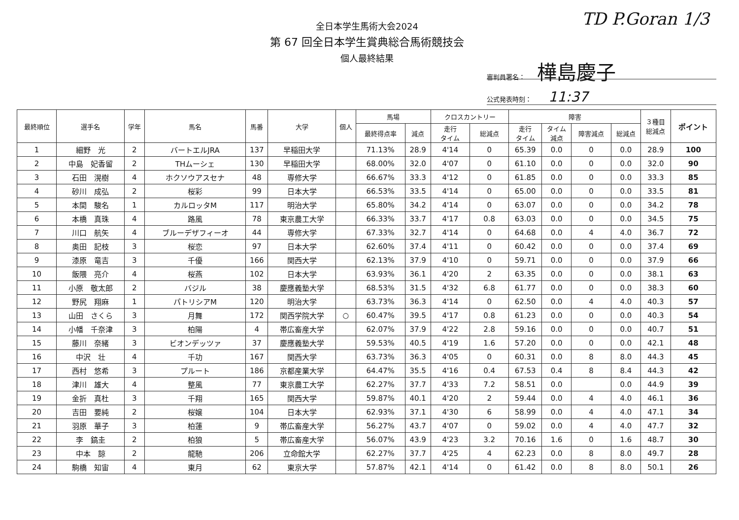全日本学生馬術大会2024
第 67 回全日本学生賞典総合馬術競技会
個人最終結果
TD P.Goran 1/3
審判員署名： 樺島慶子
公式発表時刻： 11:37
| 最終順位 | 選手名 | 学年 | 馬名 | 馬番 | 大学 | 個人 | 馬場 | | クロスカントリー | | 障害 | | | | ３種目 総減点 | ポイント |
| --- | --- | --- | --- | --- | --- | --- | --- | --- | --- | --- | --- | --- | --- | --- | --- | --- |
| | | | | | | | 最終得点率 | 減点 | 走行 タイム | 総減点 | 走行 タイム | タイム 減点 | 障害減点 | 総減点 | | |
| 1 | 細野 光 | 2 | バートエルJRA | 137 | 早稲田大学 | | 71.13% | 28.9 | 4'14 | 0 | 65.39 | 0.0 | 0 | 0.0 | 28.9 | 100 |
| 2 | 中島 妃香留 | 2 | THムーシェ | 130 | 早稲田大学 | | 68.00% | 32.0 | 4'07 | 0 | 61.10 | 0.0 | 0 | 0.0 | 32.0 | 90 |
| 3 | 石田 滉樹 | 4 | ホクソウアスセナ | 48 | 専修大学 | | 66.67% | 33.3 | 4'12 | 0 | 61.85 | 0.0 | 0 | 0.0 | 33.3 | 85 |
| 4 | 砂川 成弘 | 2 | 桜彩 | 99 | 日本大学 | | 66.53% | 33.5 | 4'14 | 0 | 65.00 | 0.0 | 0 | 0.0 | 33.5 | 81 |
| 5 | 本間 駿名 | 1 | カルロッタM | 117 | 明治大学 | | 65.80% | 34.2 | 4'14 | 0 | 63.07 | 0.0 | 0 | 0.0 | 34.2 | 78 |
| 6 | 本橋 真珠 | 4 | 路風 | 78 | 東京農工大学 | | 66.33% | 33.7 | 4'17 | 0.8 | 63.03 | 0.0 | 0 | 0.0 | 34.5 | 75 |
| 7 | 川口 航矢 | 4 | ブルーデザフィーオ | 44 | 専修大学 | | 67.33% | 32.7 | 4'14 | 0 | 64.68 | 0.0 | 4 | 4.0 | 36.7 | 72 |
| 8 | 奥田 記枝 | 3 | 桜恋 | 97 | 日本大学 | | 62.60% | 37.4 | 4'11 | 0 | 60.42 | 0.0 | 0 | 0.0 | 37.4 | 69 |
| 9 | 漆原 竜吉 | 3 | 千優 | 166 | 関西大学 | | 62.13% | 37.9 | 4'10 | 0 | 59.71 | 0.0 | 0 | 0.0 | 37.9 | 66 |
| 10 | 飯隈 亮介 | 4 | 桜燕 | 102 | 日本大学 | | 63.93% | 36.1 | 4'20 | 2 | 63.35 | 0.0 | 0 | 0.0 | 38.1 | 63 |
| 11 | 小原 敬太郎 | 2 | バジル | 38 | 慶應義塾大学 | | 68.53% | 31.5 | 4'32 | 6.8 | 61.77 | 0.0 | 0 | 0.0 | 38.3 | 60 |
| 12 | 野尻 翔麻 | 1 | パトリシアM | 120 | 明治大学 | | 63.73% | 36.3 | 4'14 | 0 | 62.50 | 0.0 | 4 | 4.0 | 40.3 | 57 |
| 13 | 山田 さくら | 3 | 月舞 | 172 | 関西学院大学 | ○ | 60.47% | 39.5 | 4'17 | 0.8 | 61.23 | 0.0 | 0 | 0.0 | 40.3 | 54 |
| 14 | 小幡 千奈津 | 3 | 柏陽 | 4 | 帯広畜産大学 | | 62.07% | 37.9 | 4'22 | 2.8 | 59.16 | 0.0 | 0 | 0.0 | 40.7 | 51 |
| 15 | 藤川 奈緒 | 3 | ビオンデッツァ | 37 | 慶應義塾大学 | | 59.53% | 40.5 | 4'19 | 1.6 | 57.20 | 0.0 | 0 | 0.0 | 42.1 | 48 |
| 16 | 中沢 壮 | 4 | 千功 | 167 | 関西大学 | | 63.73% | 36.3 | 4'05 | 0 | 60.31 | 0.0 | 8 | 8.0 | 44.3 | 45 |
| 17 | 西村 悠希 | 3 | プルート | 186 | 京都産業大学 | | 64.47% | 35.5 | 4'16 | 0.4 | 67.53 | 0.4 | 8 | 8.4 | 44.3 | 42 |
| 18 | 津川 雄大 | 4 | 整風 | 77 | 東京農工大学 | | 62.27% | 37.7 | 4'33 | 7.2 | 58.51 | 0.0 | | 0.0 | 44.9 | 39 |
| 19 | 金折 真杜 | 3 | 千翔 | 165 | 関西大学 | | 59.87% | 40.1 | 4'20 | 2 | 59.44 | 0.0 | 4 | 4.0 | 46.1 | 36 |
| 20 | 吉田 要純 | 2 | 桜嬢 | 104 | 日本大学 | | 62.93% | 37.1 | 4'30 | 6 | 58.99 | 0.0 | 4 | 4.0 | 47.1 | 34 |
| 21 | 羽原 華子 | 3 | 柏蓮 | 9 | 帯広畜産大学 | | 56.27% | 43.7 | 4'07 | 0 | 59.02 | 0.0 | 4 | 4.0 | 47.7 | 32 |
| 22 | 李 鎬圭 | 2 | 柏狼 | 5 | 帯広畜産大学 | | 56.07% | 43.9 | 4'23 | 3.2 | 70.16 | 1.6 | 0 | 1.6 | 48.7 | 30 |
| 23 | 中本 諒 | 2 | 龍馳 | 206 | 立命館大学 | | 62.27% | 37.7 | 4'25 | 4 | 62.23 | 0.0 | 8 | 8.0 | 49.7 | 28 |
| 24 | 駒橋 知宙 | 4 | 東月 | 62 | 東京大学 | | 57.87% | 42.1 | 4'14 | 0 | 61.42 | 0.0 | 8 | 8.0 | 50.1 | 26 |